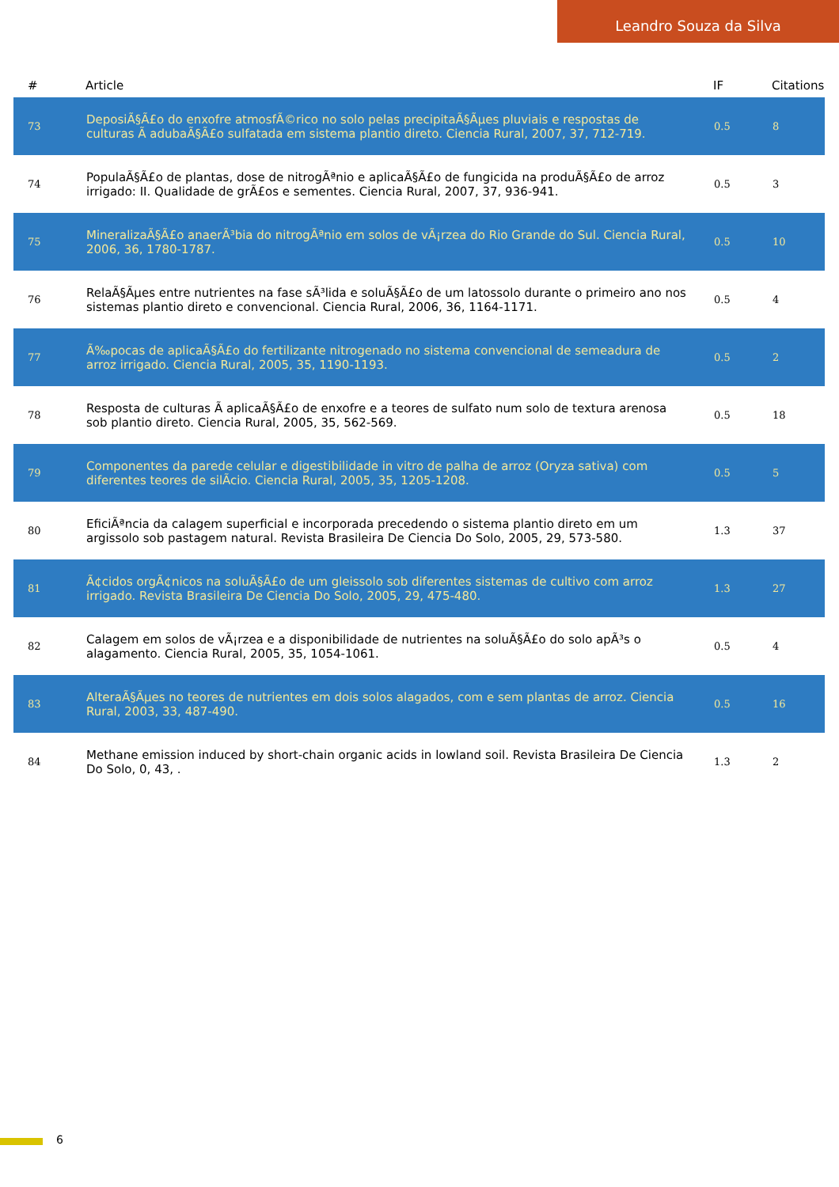Leandro Souza da Silva
| # | Article | IF | Citations |
| --- | --- | --- | --- |
| 73 | DeposiÃ§Ã£o do enxofre atmosfÃ©rico no solo pelas precipitaÃ§Ãµes pluviais e respostas de culturas Ã adubaÃ§Ã£o sulfatada em sistema plantio direto. Ciencia Rural, 2007, 37, 712-719. | 0.5 | 8 |
| 74 | PopulaÃ§Ã£o de plantas, dose de nitrogÃªnio e aplicaÃ§Ã£o de fungicida na produÃ§Ã£o de arroz irrigado: II. Qualidade de grÃ£os e sementes. Ciencia Rural, 2007, 37, 936-941. | 0.5 | 3 |
| 75 | MineralizaÃ§Ã£o anaerÃ³bia do nitrogÃªnio em solos de vÃ¡rzea do Rio Grande do Sul. Ciencia Rural, 2006, 36, 1780-1787. | 0.5 | 10 |
| 76 | RelaÃ§Ãµes entre nutrientes na fase sÃ³lida e soluÃ§Ã£o de um latossolo durante o primeiro ano nos sistemas plantio direto e convencional. Ciencia Rural, 2006, 36, 1164-1171. | 0.5 | 4 |
| 77 | Ã‰pocas de aplicaÃ§Ã£o do fertilizante nitrogenado no sistema convencional de semeadura de arroz irrigado. Ciencia Rural, 2005, 35, 1190-1193. | 0.5 | 2 |
| 78 | Resposta de culturas Ã aplicaÃ§Ã£o de enxofre e a teores de sulfato num solo de textura arenosa sob plantio direto. Ciencia Rural, 2005, 35, 562-569. | 0.5 | 18 |
| 79 | Componentes da parede celular e digestibilidade in vitro de palha de arroz (Oryza sativa) com diferentes teores de silÃ­cio. Ciencia Rural, 2005, 35, 1205-1208. | 0.5 | 5 |
| 80 | EficiÃªncia da calagem superficial e incorporada precedendo o sistema plantio direto em um argissolo sob pastagem natural. Revista Brasileira De Ciencia Do Solo, 2005, 29, 573-580. | 1.3 | 37 |
| 81 | Ã¢cidos orgÃ¢nicos na soluÃ§Ã£o de um gleissolo sob diferentes sistemas de cultivo com arroz irrigado. Revista Brasileira De Ciencia Do Solo, 2005, 29, 475-480. | 1.3 | 27 |
| 82 | Calagem em solos de vÃ¡rzea e a disponibilidade de nutrientes na soluÃ§Ã£o do solo apÃ³s o alagamento. Ciencia Rural, 2005, 35, 1054-1061. | 0.5 | 4 |
| 83 | AlteraÃ§Ãµes no teores de nutrientes em dois solos alagados, com e sem plantas de arroz. Ciencia Rural, 2003, 33, 487-490. | 0.5 | 16 |
| 84 | Methane emission induced by short-chain organic acids in lowland soil. Revista Brasileira De Ciencia Do Solo, 0, 43, . | 1.3 | 2 |
6